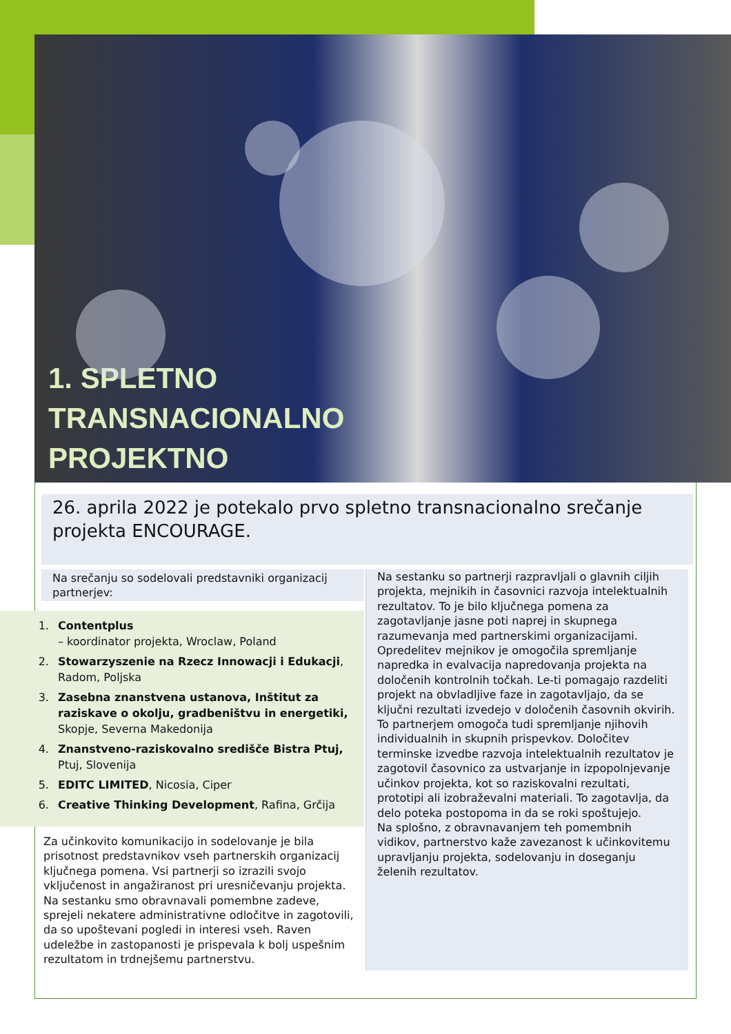1. SPLETNO
TRANSNACIONALNO
PROJEKTNO
26. aprila 2022 je potekalo prvo spletno transnacionalno srečanje projekta ENCOURAGE.
Na srečanju so sodelovali predstavniki organizacij partnerjev:
1. Contentplus
– koordinator projekta, Wroclaw, Poland
2. Stowarzyszenie na Rzecz Innowacji i Edukacji, Radom, Poljska
3. Zasebna znanstvena ustanova, Inštitut za raziskave o okolju, gradbeništvu in energetiki, Skopje, Severna Makedonija
4. Znanstveno-raziskovalno središče Bistra Ptuj, Ptuj, Slovenija
5. EDITC LIMITED, Nicosia, Ciper
6. Creative Thinking Development, Rafina, Grčija
Za učinkovito komunikacijo in sodelovanje je bila prisotnost predstavnikov vseh partnerskih organizacij ključnega pomena. Vsi partnerji so izrazili svojo vključenost in angažiranost pri uresničevanju projekta. Na sestanku smo obravnavali pomembne zadeve, sprejeli nekatere administrativne odločitve in zagotovili, da so upoštevani pogledi in interesi vseh. Raven udeležbe in zastopanosti je prispevala k bolj uspešnim rezultatom in trdnejšemu partnerstvu.
Na sestanku so partnerji razpravljali o glavnih ciljih projekta, mejnikih in časovnici razvoja intelektualnih rezultatov. To je bilo ključnega pomena za zagotavljanje jasne poti naprej in skupnega razumevanja med partnerskimi organizacijami. Opredelitev mejnikov je omogočila spremljanje napredka in evalvacija napredovanja projekta na določenih kontrolnih točkah. Le-ti pomagajo razdeliti projekt na obvladljive faze in zagotavljajo, da se ključni rezultati izvedejo v določenih časovnih okvirih. To partnerjem omogoča tudi spremljanje njihovih individualnih in skupnih prispevkov. Določitev terminske izvedbe razvoja intelektualnih rezultatov je zagotovil časovnico za ustvarjanje in izpopolnjevanje učinkov projekta, kot so raziskovalni rezultati, prototipi ali izobraževalni materiali. To zagotavlja, da delo poteka postopoma in da se roki spoštujejo.
Na splošno, z obravnavanjem teh pomembnih vidikov, partnerstvo kaže zavezanost k učinkovitemu upravljanju projekta, sodelovanju in doseganju želenih rezultatov.